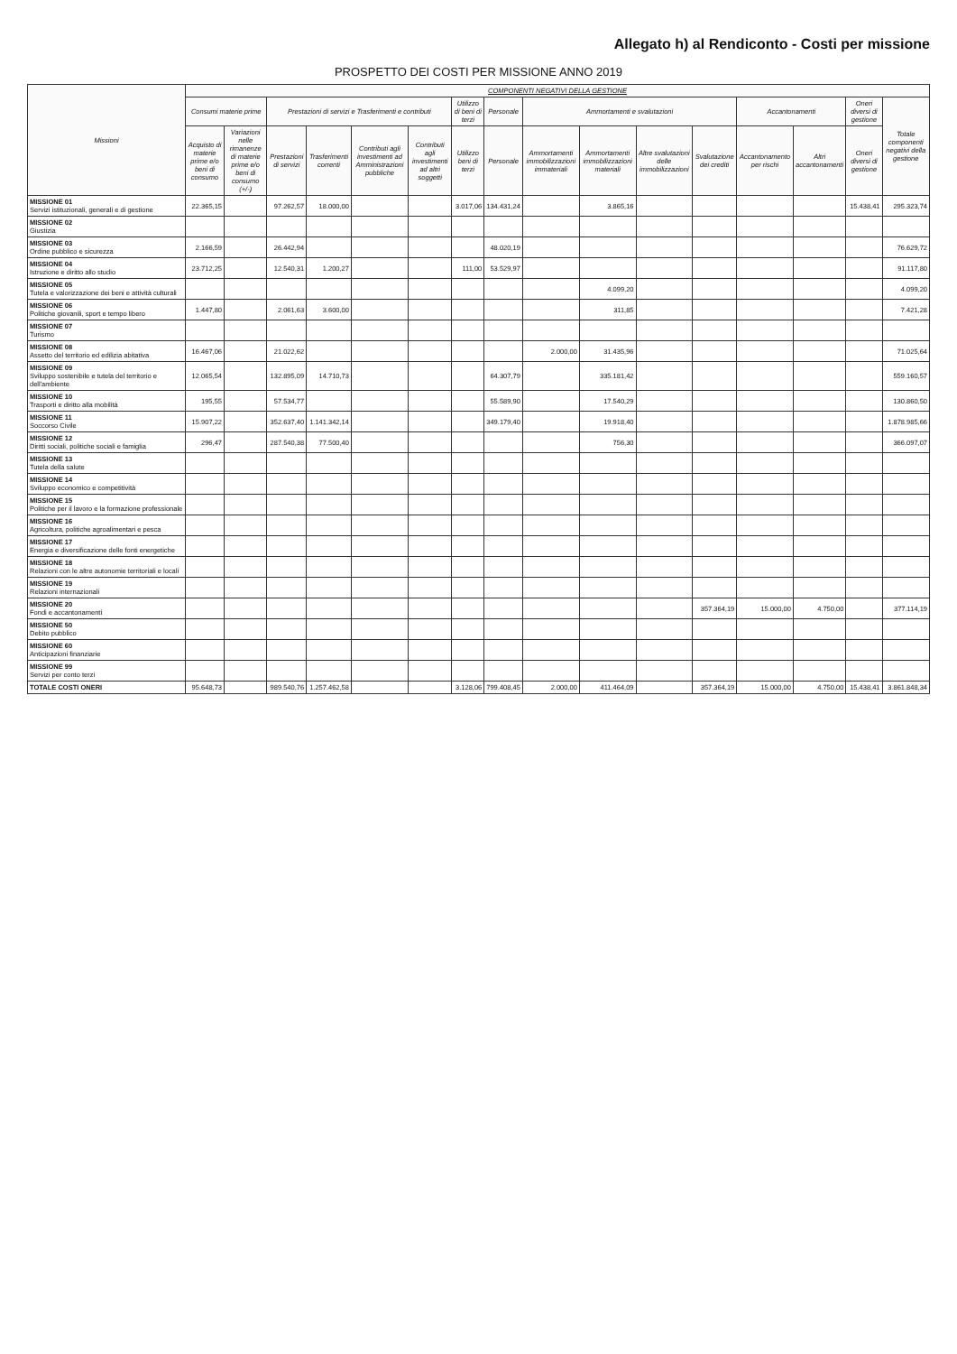Allegato h) al Rendiconto - Costi per missione
PROSPETTO DEI COSTI PER MISSIONE ANNO 2019
| Missioni | COMPONENTI NEGATIVI DELLA GESTIONE | | | | | | | | | | | | | | | |
| --- | --- | --- | --- | --- | --- | --- | --- | --- | --- | --- | --- | --- | --- | --- | --- | --- |
| | Consumi materie prime | | Prestazioni di servizi e Trasferimenti e contributi | | | | Utilizzo di beni di terzi | Personale | Ammortamenti e svalutazioni | | | | Accantonamenti | | Oneri diversi di gestione | Totale componenti negativi della gestione |
| | Acquisto di materie prime e/o beni di consumo | Variazioni nelle rimanenze di materie prime e/o beni di consumo (+/-) | Prestazioni di servizi | Trasferimenti correnti | Contributi agli investimenti ad Amministrazioni pubbliche | Contributi agli investimenti ad altri soggetti | Utilizzo beni di terzi | Personale | Ammortamenti immobilizzazioni immateriali | Ammortamenti immobilizzazioni materiali | Altre svalutazioni delle immobilizzazioni | Svalutazione dei crediti | Accantonamento per rischi | Altri accantonamenti | Oneri diversi di gestione | |
| MISSIONE 01 Servizi istituzionali, generali e di gestione | 22.365,15 | | 97.262,57 | 18.000,00 | | | 3.017,06 | 134.431,24 | | 3.865,16 | | | | | 15.438,41 | 295.323,74 |
| MISSIONE 02 Giustizia | | | | | | | | | | | | | | | | |
| MISSIONE 03 Ordine pubblico e sicurezza | 2.166,59 | | 26.442,94 | | | | | 48.020,19 | | | | | | | | 76.629,72 |
| MISSIONE 04 Istruzione e diritto allo studio | 23.712,25 | | 12.540,31 | 1.200,27 | | | 111,00 | 53.529,97 | | | | | | | | 91.117,80 |
| MISSIONE 05 Tutela e valorizzazione dei beni e attività culturali | | | | | | | | | | 4.099,20 | | | | | | 4.099,20 |
| MISSIONE 06 Politiche giovanili, sport e tempo libero | 1.447,80 | | 2.061,63 | 3.600,00 | | | | | | 311,85 | | | | | | 7.421,28 |
| MISSIONE 07 Turismo | | | | | | | | | | | | | | | | |
| MISSIONE 08 Assetto del territorio ed edilizia abitativa | 16.467,06 | | 21.022,62 | | | | | | 2.000,00 | 31.435,96 | | | | | | 71.025,64 |
| MISSIONE 09 Sviluppo sostenibile e tutela del territorio e dell'ambiente | 12.065,54 | | 132.895,09 | 14.710,73 | | | | 64.307,79 | | 335.181,42 | | | | | | 559.160,57 |
| MISSIONE 10 Trasporti e diritto alla mobilità | 195,55 | | 57.534,77 | | | | | 55.589,90 | | 17.540,29 | | | | | | 130.860,50 |
| MISSIONE 11 Soccorso Civile | 15.907,22 | | 352.637,40 | 1.141.342,14 | | | | 349.179,40 | | 19.918,40 | | | | | | 1.878.985,66 |
| MISSIONE 12 Diritti sociali, politiche sociali e famiglia | 296,47 | | 287.540,38 | 77.500,40 | | | | | | 756,30 | | | | | | 366.097,07 |
| MISSIONE 13 Tutela della salute | | | | | | | | | | | | | | | | |
| MISSIONE 14 Sviluppo economico e competitività | | | | | | | | | | | | | | | | |
| MISSIONE 15 Politiche per il lavoro e la formazione professionale | | | | | | | | | | | | | | | | |
| MISSIONE 16 Agricoltura, politiche agroalimentari e pesca | | | | | | | | | | | | | | | | |
| MISSIONE 17 Energia e diversificazione delle fonti energetiche | | | | | | | | | | | | | | | | |
| MISSIONE 18 Relazioni con le altre autonomie territoriali e locali | | | | | | | | | | | | | | | | |
| MISSIONE 19 Relazioni internazionali | | | | | | | | | | | | | | | | |
| MISSIONE 20 Fondi e accantonamenti | | | | | | | | | | | | 357.364,19 | 15.000,00 | 4.750,00 | | 377.114,19 |
| MISSIONE 50 Debito pubblico | | | | | | | | | | | | | | | | |
| MISSIONE 60 Anticipazioni finanziarie | | | | | | | | | | | | | | | | |
| MISSIONE 99 Servizi per conto terzi | | | | | | | | | | | | | | | | |
| TOTALE COSTI ONERI | 95.648,73 | | 989.540,76 | 1.257.462,58 | | | 3.128,06 | 799.408,45 | 2.000,00 | 411.464,09 | | 357.364,19 | 15.000,00 | 4.750,00 | 15.438,41 | 3.861.848,34 |